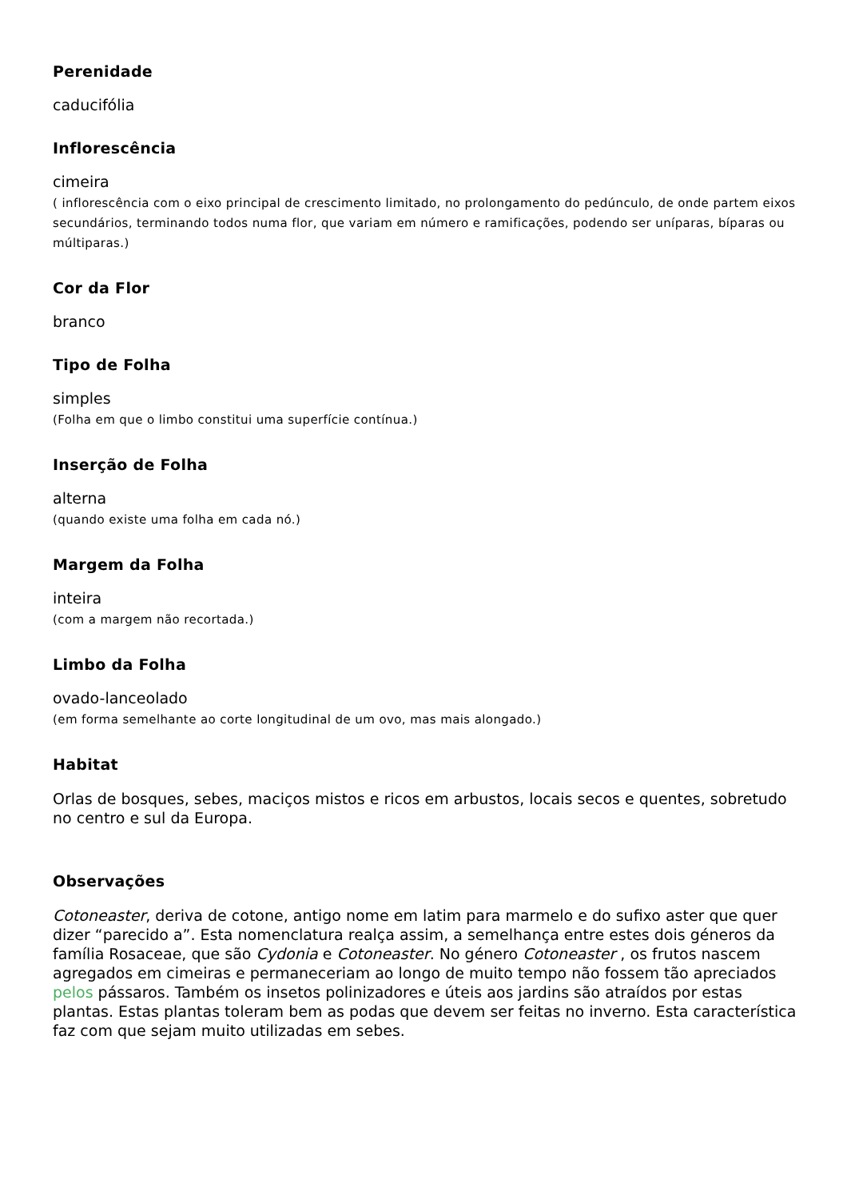Perenidade
caducifólia
Inflorescência
cimeira
( inflorescência com o eixo principal de crescimento limitado, no prolongamento do pedúnculo, de onde partem eixos secundários, terminando todos numa flor, que variam em número e ramificações, podendo ser uníparas, bíparas ou múltiparas.)
Cor da Flor
branco
Tipo de Folha
simples
(Folha em que o limbo constitui uma superfície contínua.)
Inserção de Folha
alterna
(quando existe uma folha em cada nó.)
Margem da Folha
inteira
(com a margem não recortada.)
Limbo da Folha
ovado-lanceolado
(em forma semelhante ao corte longitudinal de um ovo, mas mais alongado.)
Habitat
Orlas de bosques, sebes, maciços mistos e ricos em arbustos, locais secos e quentes, sobretudo no centro e sul da Europa.
Observações
Cotoneaster, deriva de cotone, antigo nome em latim para marmelo e do sufixo aster que quer dizer “parecido a”. Esta nomenclatura realça assim, a semelhança entre estes dois géneros da família Rosaceae, que são Cydonia e Cotoneaster. No género Cotoneaster , os frutos nascem agregados em cimeiras e permaneceriam ao longo de muito tempo não fossem tão apreciados pelos pássaros. Também os insetos polinizadores e úteis aos jardins são atraídos por estas plantas. Estas plantas toleram bem as podas que devem ser feitas no inverno. Esta característica faz com que sejam muito utilizadas em sebes.